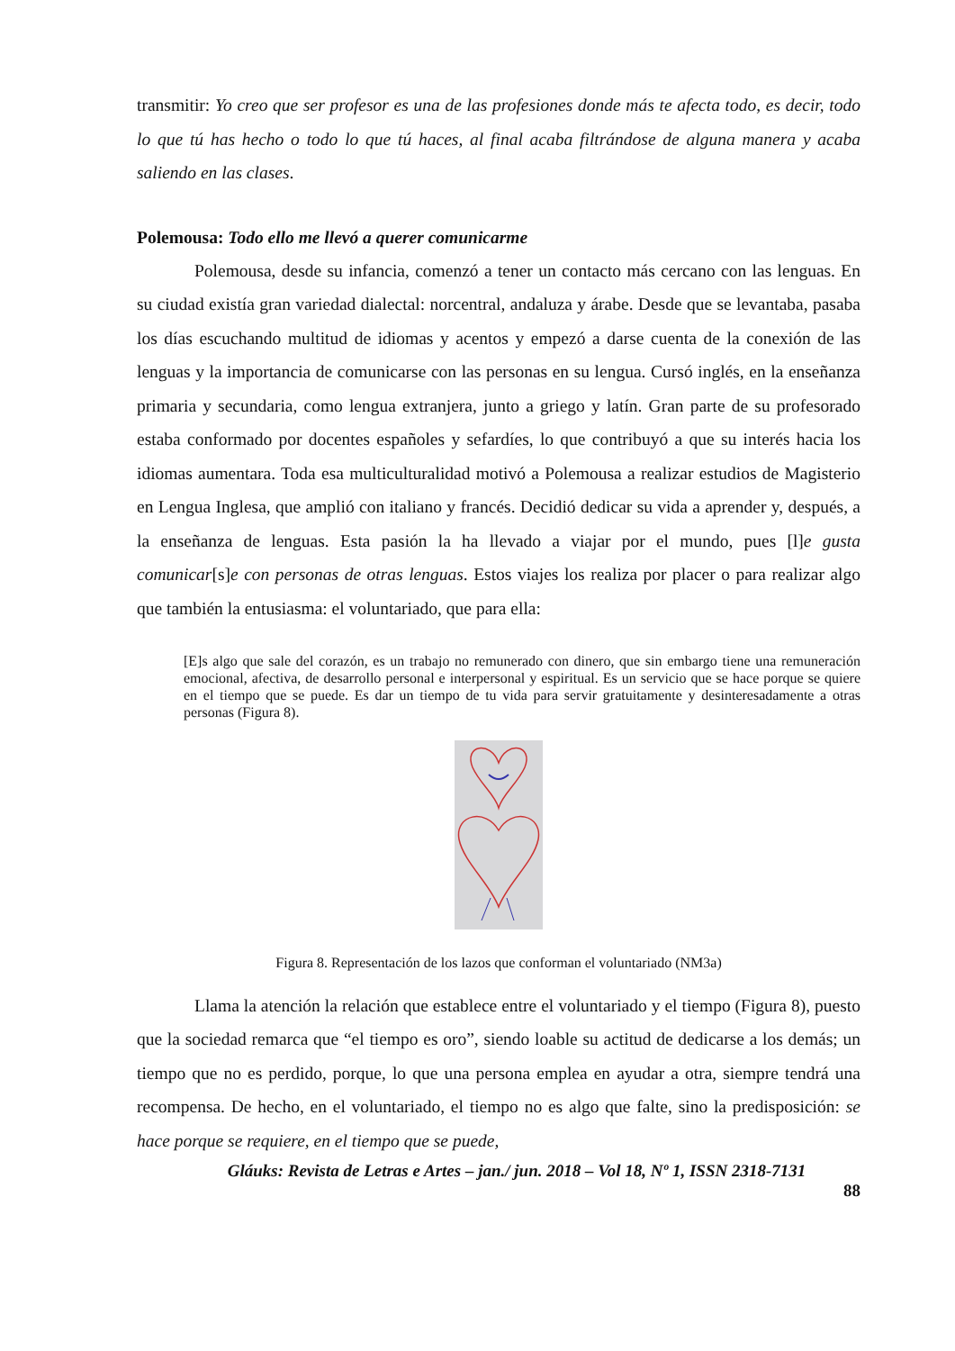transmitir: Yo creo que ser profesor es una de las profesiones donde más te afecta todo, es decir, todo lo que tú has hecho o todo lo que tú haces, al final acaba filtrándose de alguna manera y acaba saliendo en las clases.
Polemousa: Todo ello me llevó a querer comunicarme
Polemousa, desde su infancia, comenzó a tener un contacto más cercano con las lenguas. En su ciudad existía gran variedad dialectal: norcentral, andaluza y árabe. Desde que se levantaba, pasaba los días escuchando multitud de idiomas y acentos y empezó a darse cuenta de la conexión de las lenguas y la importancia de comunicarse con las personas en su lengua. Cursó inglés, en la enseñanza primaria y secundaria, como lengua extranjera, junto a griego y latín. Gran parte de su profesorado estaba conformado por docentes españoles y sefardíes, lo que contribuyó a que su interés hacia los idiomas aumentara. Toda esa multiculturalidad motivó a Polemousa a realizar estudios de Magisterio en Lengua Inglesa, que amplió con italiano y francés. Decidió dedicar su vida a aprender y, después, a la enseñanza de lenguas. Esta pasión la ha llevado a viajar por el mundo, pues [l]e gusta comunicar[s]e con personas de otras lenguas. Estos viajes los realiza por placer o para realizar algo que también la entusiasma: el voluntariado, que para ella:
[E]s algo que sale del corazón, es un trabajo no remunerado con dinero, que sin embargo tiene una remuneración emocional, afectiva, de desarrollo personal e interpersonal y espiritual. Es un servicio que se hace porque se quiere en el tiempo que se puede. Es dar un tiempo de tu vida para servir gratuitamente y desinteresadamente a otras personas (Figura 8).
Figura 8. Representación de los lazos que conforman el voluntariado (NM3a)
Llama la atención la relación que establece entre el voluntariado y el tiempo (Figura 8), puesto que la sociedad remarca que “el tiempo es oro”, siendo loable su actitud de dedicarse a los demás; un tiempo que no es perdido, porque, lo que una persona emplea en ayudar a otra, siempre tendrá una recompensa. De hecho, en el voluntariado, el tiempo no es algo que falte, sino la predisposición: se hace porque se requiere, en el tiempo que se puede,
Gláuks: Revista de Letras e Artes – jan./ jun. 2018 – Vol 18, Nº 1, ISSN 2318-7131
88